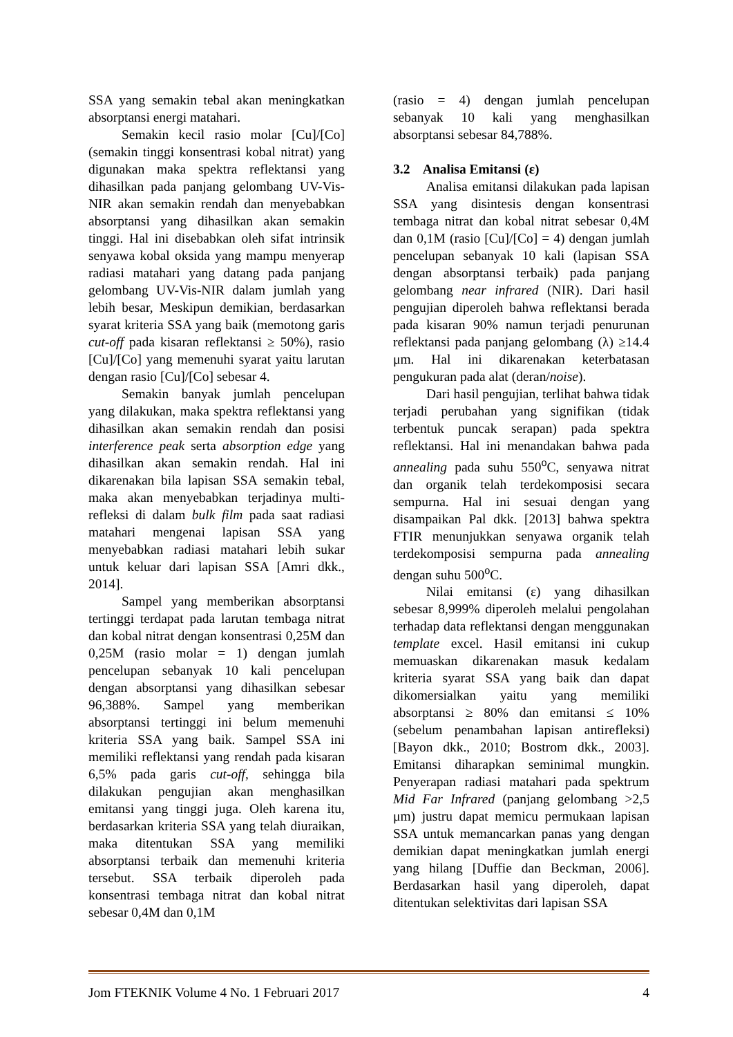SSA yang semakin tebal akan meningkatkan absorptansi energi matahari.
Semakin kecil rasio molar [Cu]/[Co] (semakin tinggi konsentrasi kobal nitrat) yang digunakan maka spektra reflektansi yang dihasilkan pada panjang gelombang UV-Vis-NIR akan semakin rendah dan menyebabkan absorptansi yang dihasilkan akan semakin tinggi. Hal ini disebabkan oleh sifat intrinsik senyawa kobal oksida yang mampu menyerap radiasi matahari yang datang pada panjang gelombang UV-Vis-NIR dalam jumlah yang lebih besar, Meskipun demikian, berdasarkan syarat kriteria SSA yang baik (memotong garis cut-off pada kisaran reflektansi ≥ 50%), rasio [Cu]/[Co] yang memenuhi syarat yaitu larutan dengan rasio [Cu]/[Co] sebesar 4.
Semakin banyak jumlah pencelupan yang dilakukan, maka spektra reflektansi yang dihasilkan akan semakin rendah dan posisi interference peak serta absorption edge yang dihasilkan akan semakin rendah. Hal ini dikarenakan bila lapisan SSA semakin tebal, maka akan menyebabkan terjadinya multi-refleksi di dalam bulk film pada saat radiasi matahari mengenai lapisan SSA yang menyebabkan radiasi matahari lebih sukar untuk keluar dari lapisan SSA [Amri dkk., 2014].
Sampel yang memberikan absorptansi tertinggi terdapat pada larutan tembaga nitrat dan kobal nitrat dengan konsentrasi 0,25M dan 0,25M (rasio molar = 1) dengan jumlah pencelupan sebanyak 10 kali pencelupan dengan absorptansi yang dihasilkan sebesar 96,388%. Sampel yang memberikan absorptansi tertinggi ini belum memenuhi kriteria SSA yang baik. Sampel SSA ini memiliki reflektansi yang rendah pada kisaran 6,5% pada garis cut-off, sehingga bila dilakukan pengujian akan menghasilkan emitansi yang tinggi juga. Oleh karena itu, berdasarkan kriteria SSA yang telah diuraikan, maka ditentukan SSA yang memiliki absorptansi terbaik dan memenuhi kriteria tersebut. SSA terbaik diperoleh pada konsentrasi tembaga nitrat dan kobal nitrat sebesar 0,4M dan 0,1M
(rasio = 4) dengan jumlah pencelupan sebanyak 10 kali yang menghasilkan absorptansi sebesar 84,788%.
3.2 Analisa Emitansi (ε)
Analisa emitansi dilakukan pada lapisan SSA yang disintesis dengan konsentrasi tembaga nitrat dan kobal nitrat sebesar 0,4M dan 0,1M (rasio [Cu]/[Co] = 4) dengan jumlah pencelupan sebanyak 10 kali (lapisan SSA dengan absorptansi terbaik) pada panjang gelombang near infrared (NIR). Dari hasil pengujian diperoleh bahwa reflektansi berada pada kisaran 90% namun terjadi penurunan reflektansi pada panjang gelombang (λ) ≥14.4 μm. Hal ini dikarenakan keterbatasan pengukuran pada alat (deran/noise).
Dari hasil pengujian, terlihat bahwa tidak terjadi perubahan yang signifikan (tidak terbentuk puncak serapan) pada spektra reflektansi. Hal ini menandakan bahwa pada annealing pada suhu 550<sup>o</sup>C, senyawa nitrat dan organik telah terdekomposisi secara sempurna. Hal ini sesuai dengan yang disampaikan Pal dkk. [2013] bahwa spektra FTIR menunjukkan senyawa organik telah terdekomposisi sempurna pada annealing dengan suhu 500<sup>o</sup>C.
Nilai emitansi (ε) yang dihasilkan sebesar 8,999% diperoleh melalui pengolahan terhadap data reflektansi dengan menggunakan template excel. Hasil emitansi ini cukup memuaskan dikarenakan masuk kedalam kriteria syarat SSA yang baik dan dapat dikomersialkan yaitu yang memiliki absorptansi ≥ 80% dan emitansi ≤ 10% (sebelum penambahan lapisan antirefleksi) [Bayon dkk., 2010; Bostrom dkk., 2003]. Emitansi diharapkan seminimal mungkin. Penyerapan radiasi matahari pada spektrum Mid Far Infrared (panjang gelombang >2,5 μm) justru dapat memicu permukaan lapisan SSA untuk memancarkan panas yang dengan demikian dapat meningkatkan jumlah energi yang hilang [Duffie dan Beckman, 2006]. Berdasarkan hasil yang diperoleh, dapat ditentukan selektivitas dari lapisan SSA
Jom FTEKNIK Volume 4 No. 1 Februari 2017 4